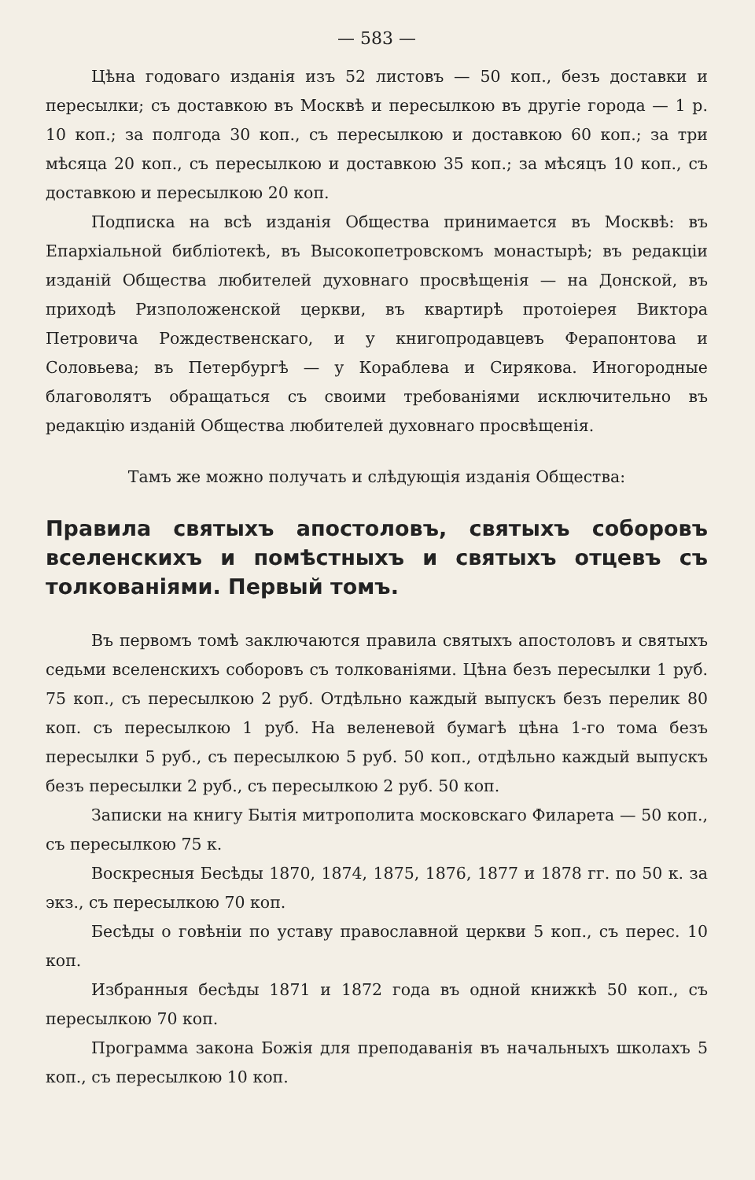— 583 —
Цѣна годоваго изданія изъ 52 листовъ — 50 коп., безъ доставки и пересылки; съ доставкою въ Москвѣ и пересылкою въ другіе города — 1 р. 10 коп.; за полгода 30 коп., съ пересылкою и доставкою 60 коп.; за три мѣсяца 20 коп., съ пересылкою и доставкою 35 коп.; за мѣсяцъ 10 коп., съ доставкою и пересылкою 20 коп.
Подписка на всѣ изданія Общества принимается въ Москвѣ: въ Епархіальной библіотекѣ, въ Высокопетровскомъ монастырѣ; въ редакціи изданій Общества любителей духовнаго просвѣщенія — на Донской, въ приходѣ Ризположенской церкви, въ квартирѣ протоіерея Виктора Петровича Рождественскаго, и у книгопродавцевъ Ферапонтова и Соловьева; въ Петербургѣ — у Кораблева и Сирякова. Иногородные благоволятъ обращаться съ своими требованіями исключительно въ редакцію изданій Общества любителей духовнаго просвѣщенія.
Тамъ же можно получать и слѣдующія изданія Общества:
Правила святыхъ апостоловъ, святыхъ соборовъ вселенскихъ и помѣстныхъ и святыхъ отцевъ съ толкованіями. Первый томъ.
Въ первомъ томѣ заключаются правила святыхъ апостоловъ и святыхъ седьми вселенскихъ соборовъ съ толкованіями. Цѣна безъ пересылки 1 руб. 75 коп., съ пересылкою 2 руб. Отдѣльно каждый выпускъ безъ перелик 80 коп. съ пересылкою 1 руб. На веленевой бумагѣ цѣна 1-го тома безъ пересылки 5 руб., съ пересылкою 5 руб. 50 коп., отдѣльно каждый выпускъ безъ пересылки 2 руб., съ пересылкою 2 руб. 50 коп.
Записки на книгу Бытія митрополита московскаго Филарета — 50 коп., съ пересылкою 75 к.
Воскресныя Бесѣды 1870, 1874, 1875, 1876, 1877 и 1878 гг. по 50 к. за экз., съ пересылкою 70 коп.
Бесѣды о говѣніи по уставу православной церкви 5 коп., съ перес. 10 коп.
Избранныя бесѣды 1871 и 1872 года въ одной книжкѣ 50 коп., съ пересылкою 70 коп.
Программа закона Божія для преподаванія въ начальныхъ школахъ 5 коп., съ пересылкою 10 коп.